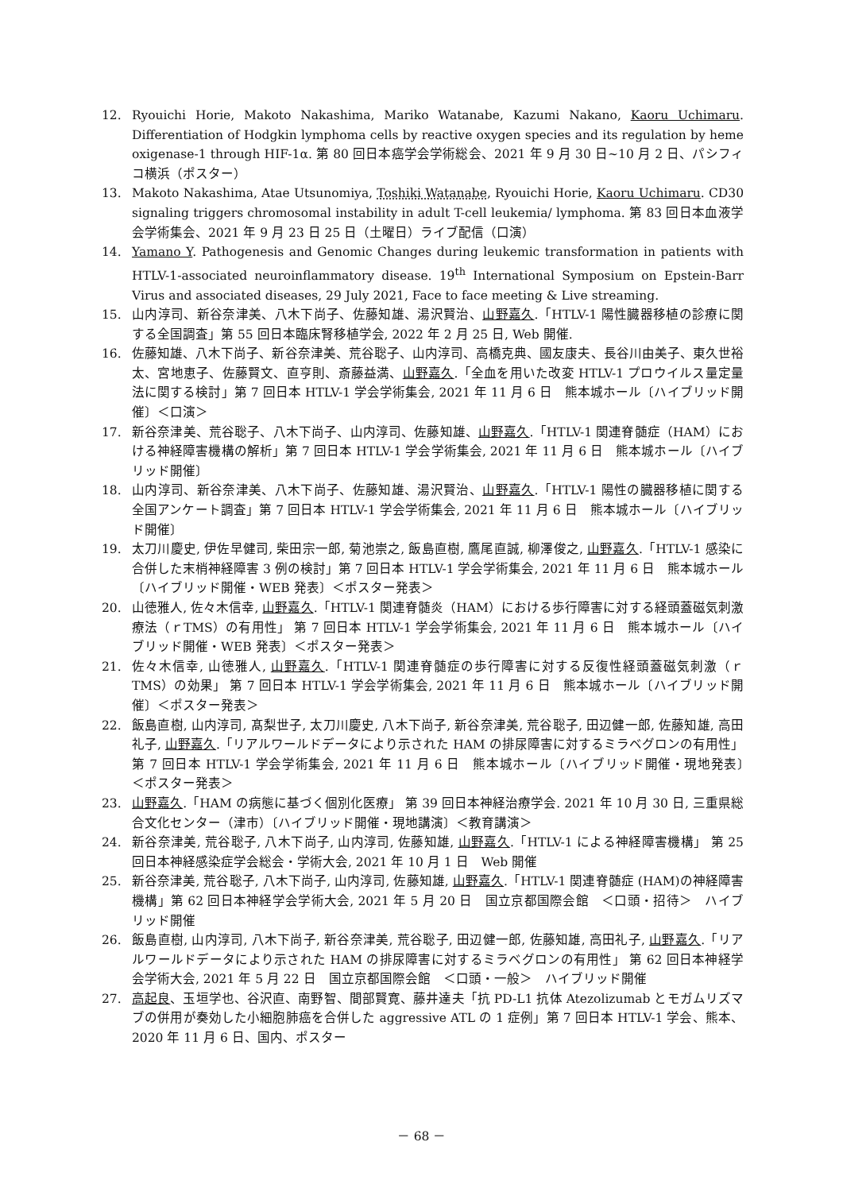12. Ryouichi Horie, Makoto Nakashima, Mariko Watanabe, Kazumi Nakano, Kaoru Uchimaru. Differentiation of Hodgkin lymphoma cells by reactive oxygen species and its regulation by heme oxigenase-1 through HIF-1α. 第 80 回日本癌学会学術総会、2021 年 9 月 30 日~10 月 2 日、パシフィコ横浜（ポスター）
13. Makoto Nakashima, Atae Utsunomiya, Toshiki Watanabe, Ryouichi Horie, Kaoru Uchimaru. CD30 signaling triggers chromosomal instability in adult T-cell leukemia/ lymphoma. 第 83 回日本血液学会学術集会、2021 年 9 月 23 日 25 日（土曜日）ライブ配信（口演）
14. Yamano Y. Pathogenesis and Genomic Changes during leukemic transformation in patients with HTLV-1-associated neuroinflammatory disease. 19<sup>th</sup> International Symposium on Epstein-Barr Virus and associated diseases, 29 July 2021, Face to face meeting & Live streaming.
15. 山内淳司、新谷奈津美、八木下尚子、佐藤知雄、湯沢賢治、山野嘉久.「HTLV-1 陽性臓器移植の診療に関する全国調査」第 55 回日本臨床腎移植学会, 2022 年 2 月 25 日, Web 開催.
16. 佐藤知雄、八木下尚子、新谷奈津美、荒谷聡子、山内淳司、高橋克典、國友康夫、長谷川由美子、東久世裕太、宮地恵子、佐藤賢文、直亨則、斎藤益満、山野嘉久.「全血を用いた改変 HTLV-1 プロウイルス量定量法に関する検討」第 7 回日本 HTLV-1 学会学術集会, 2021 年 11 月 6 日　熊本城ホール〔ハイブリッド開催〕＜口演＞
17. 新谷奈津美、荒谷聡子、八木下尚子、山内淳司、佐藤知雄、山野嘉久.「HTLV-1 関連脊髄症（HAM）における神経障害機構の解析」第 7 回日本 HTLV-1 学会学術集会, 2021 年 11 月 6 日　熊本城ホール〔ハイブリッド開催〕
18. 山内淳司、新谷奈津美、八木下尚子、佐藤知雄、湯沢賢治、山野嘉久.「HTLV-1 陽性の臓器移植に関する全国アンケート調査」第 7 回日本 HTLV-1 学会学術集会, 2021 年 11 月 6 日　熊本城ホール〔ハイブリッド開催〕
19. 太刀川慶史, 伊佐早健司, 柴田宗一郎, 菊池崇之, 飯島直樹, 鷹尾直誠, 柳澤俊之, 山野嘉久.「HTLV-1 感染に合併した末梢神経障害 3 例の検討」第 7 回日本 HTLV-1 学会学術集会, 2021 年 11 月 6 日　熊本城ホール〔ハイブリッド開催・WEB 発表〕＜ポスター発表＞
20. 山徳雅人, 佐々木信幸, 山野嘉久.「HTLV-1 関連脊髄炎（HAM）における歩行障害に対する経頭蓋磁気刺激療法（ｒTMS）の有用性」 第 7 回日本 HTLV-1 学会学術集会, 2021 年 11 月 6 日　熊本城ホール〔ハイブリッド開催・WEB 発表〕＜ポスター発表＞
21. 佐々木信幸, 山徳雅人, 山野嘉久.「HTLV-1 関連脊髄症の歩行障害に対する反復性経頭蓋磁気刺激（ｒTMS）の効果」 第 7 回日本 HTLV-1 学会学術集会, 2021 年 11 月 6 日　熊本城ホール〔ハイブリッド開催〕＜ポスター発表＞
22. 飯島直樹, 山内淳司, 髙梨世子, 太刀川慶史, 八木下尚子, 新谷奈津美, 荒谷聡子, 田辺健一郎, 佐藤知雄, 高田礼子, 山野嘉久.「リアルワールドデータにより示された HAM の排尿障害に対するミラベグロンの有用性」第 7 回日本 HTLV-1 学会学術集会, 2021 年 11 月 6 日　熊本城ホール〔ハイブリッド開催・現地発表〕　＜ポスター発表＞
23. 山野嘉久.「HAM の病態に基づく個別化医療」 第 39 回日本神経治療学会. 2021 年 10 月 30 日, 三重県総合文化センター（津市）〔ハイブリッド開催・現地講演〕＜教育講演＞
24. 新谷奈津美, 荒谷聡子, 八木下尚子, 山内淳司, 佐藤知雄, 山野嘉久.「HTLV-1 による神経障害機構」 第 25 回日本神経感染症学会総会・学術大会, 2021 年 10 月 1 日　Web 開催
25. 新谷奈津美, 荒谷聡子, 八木下尚子, 山内淳司, 佐藤知雄, 山野嘉久.「HTLV-1 関連脊髄症 (HAM)の神経障害機構」第 62 回日本神経学会学術大会, 2021 年 5 月 20 日　国立京都国際会館　＜口頭・招待＞　ハイブリッド開催
26. 飯島直樹, 山内淳司, 八木下尚子, 新谷奈津美, 荒谷聡子, 田辺健一郎, 佐藤知雄, 高田礼子, 山野嘉久.「リアルワールドデータにより示された HAM の排尿障害に対するミラベグロンの有用性」 第 62 回日本神経学会学術大会, 2021 年 5 月 22 日　国立京都国際会館　＜口頭・一般＞　ハイブリッド開催
27. 高起良、玉垣学也、谷沢直、南野智、間部賢寛、藤井達夫「抗 PD-L1 抗体 Atezolizumab とモガムリズマブの併用が奏効した小細胞肺癌を合併した aggressive ATL の 1 症例」第 7 回日本 HTLV-1 学会、熊本、2020 年 11 月 6 日、国内、ポスター
－ 68 －